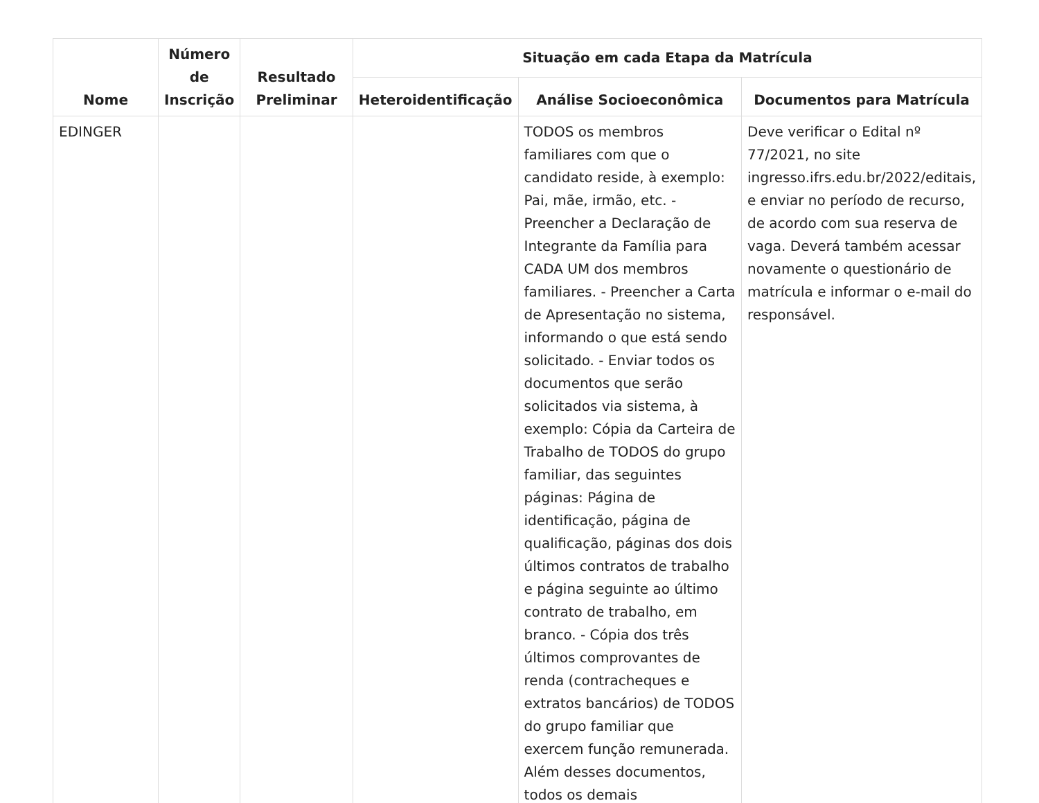| Nome | Número de Inscrição | Resultado Preliminar | Situação em cada Etapa da Matrícula | | |
| --- | --- | --- | --- | --- | --- |
| | | | Heteroidentificação | Análise Socioeconômica | Documentos para Matrícula |
| EDINGER | | | | TODOS os membros familiares com que o candidato reside, à exemplo: Pai, mãe, irmão, etc. - Preencher a Declaração de Integrante da Família para CADA UM dos membros familiares. - Preencher a Carta de Apresentação no sistema, informando o que está sendo solicitado. - Enviar todos os documentos que serão solicitados via sistema, à exemplo: Cópia da Carteira de Trabalho de TODOS do grupo familiar, das seguintes páginas: Página de identificação, página de qualificação, páginas dos dois últimos contratos de trabalho e página seguinte ao último contrato de trabalho, em branco. - Cópia dos três últimos comprovantes de renda (contracheques e extratos bancários) de TODOS do grupo familiar que exercem função remunerada. Além desses documentos, todos os demais | Deve verificar o Edital nº 77/2021, no site ingresso.ifrs.edu.br/2022/editais, e enviar no período de recurso, de acordo com sua reserva de vaga. Deverá também acessar novamente o questionário de matrícula e informar o e-mail do responsável. |